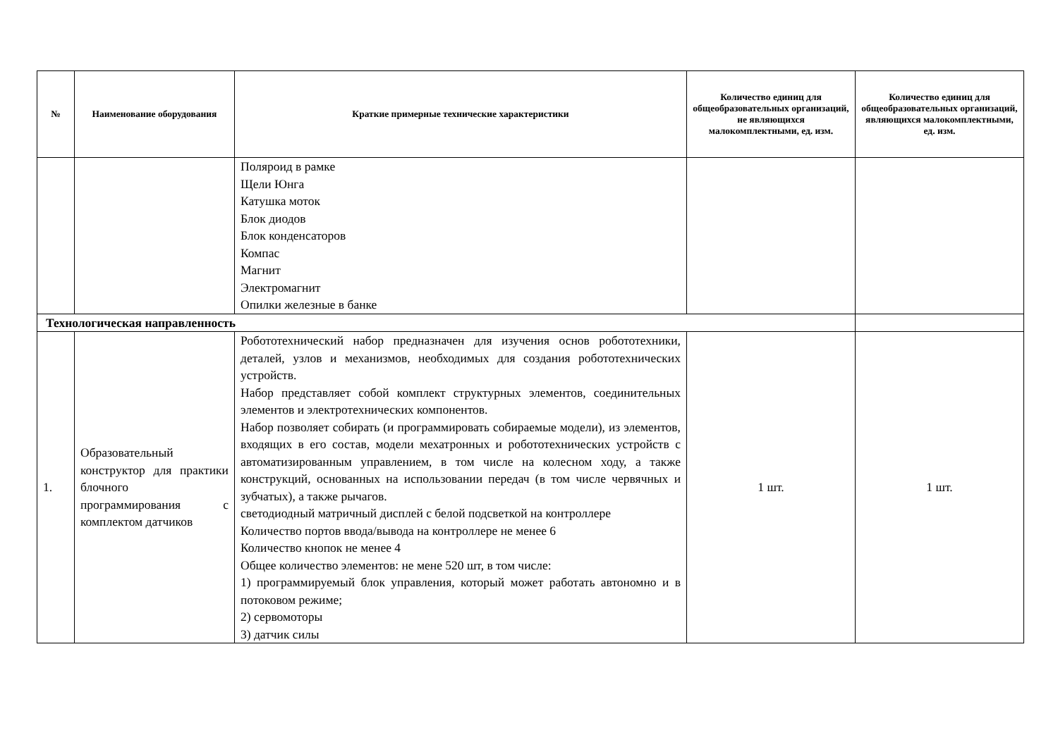| № | Наименование оборудования | Краткие примерные технические характеристики | Количество единиц для общеобразовательных организаций, не являющихся малокомплектными, ед. изм. | Количество единиц для общеобразовательных организаций, являющихся малокомплектными, ед. изм. |
| --- | --- | --- | --- | --- |
| | | Поляроид в рамке Щели Юнга Катушка моток Блок диодов Блок конденсаторов Компас Магнит Электромагнит Опилки железные в банке | | |
| Технологическая направленность | | | | |
| 1. | Образовательный конструктор для практики блочного программирования с комплектом датчиков | Робототехнический набор предназначен для изучения основ робототехники, деталей, узлов и механизмов, необходимых для создания робототехнических устройств. Набор представляет собой комплект структурных элементов, соединительных элементов и электротехнических компонентов. Набор позволяет собирать (и программировать собираемые модели), из элементов, входящих в его состав, модели мехатронных и робототехнических устройств с автоматизированным управлением, в том числе на колесном ходу, а также конструкций, основанных на использовании передач (в том числе червячных и зубчатых), а также рычагов. светодиодный матричный дисплей с белой подсветкой на контроллере Количество портов ввода/вывода на контроллере не менее 6 Количество кнопок не менее 4 Общее количество элементов: не мене 520 шт, в том числе: 1) программируемый блок управления, который может работать автономно и в потоковом режиме; 2) сервомоторы 3) датчик силы | 1 шт. | 1 шт. |